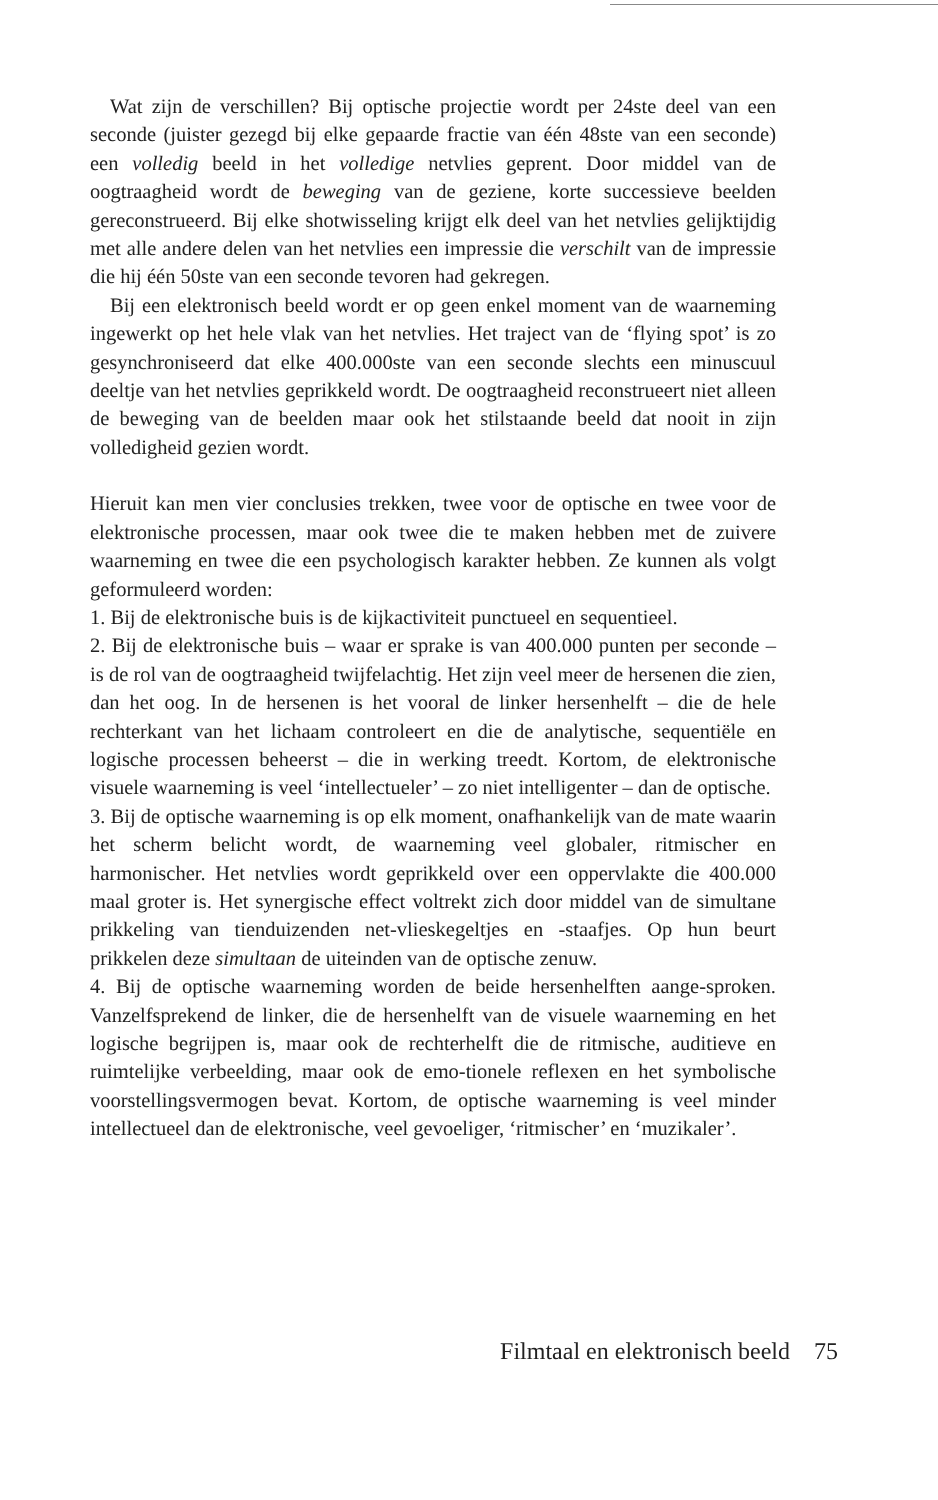Wat zijn de verschillen? Bij optische projectie wordt per 24ste deel van een seconde (juister gezegd bij elke gepaarde fractie van één 48ste van een seconde) een volledig beeld in het volledige netvlies geprent. Door middel van de oogtraagheid wordt de beweging van de geziene, korte successieve beelden gereconstrueerd. Bij elke shotwisseling krijgt elk deel van het netvlies gelijktijdig met alle andere delen van het netvlies een impressie die verschilt van de impressie die hij één 50ste van een seconde tevoren had gekregen.
Bij een elektronisch beeld wordt er op geen enkel moment van de waarneming ingewerkt op het hele vlak van het netvlies. Het traject van de ‘flying spot’ is zo gesynchroniseerd dat elke 400.000ste van een seconde slechts een minuscuul deeltje van het netvlies geprikkeld wordt. De oogtraagheid reconstrueert niet alleen de beweging van de beelden maar ook het stilstaande beeld dat nooit in zijn volledigheid gezien wordt.
Hieruit kan men vier conclusies trekken, twee voor de optische en twee voor de elektronische processen, maar ook twee die te maken hebben met de zuivere waarneming en twee die een psychologisch karakter hebben. Ze kunnen als volgt geformuleerd worden:
1. Bij de elektronische buis is de kijkactiviteit punctueel en sequentieel.
2. Bij de elektronische buis – waar er sprake is van 400.000 punten per seconde – is de rol van de oogtraagheid twijfelachtig. Het zijn veel meer de hersenen die zien, dan het oog. In de hersenen is het vooral de linker hersenhelft – die de hele rechterkant van het lichaam controleert en die de analytische, sequentiële en logische processen beheerst – die in werking treedt. Kortom, de elektronische visuele waarneming is veel ‘intellectueler’ – zo niet intelligenter – dan de optische.
3. Bij de optische waarneming is op elk moment, onafhankelijk van de mate waarin het scherm belicht wordt, de waarneming veel globaler, ritmischer en harmonischer. Het netvlies wordt geprikkeld over een oppervlakte die 400.000 maal groter is. Het synergische effect voltrekt zich door middel van de simultane prikkeling van tienduizenden net-vlieskegeltjes en -staafjes. Op hun beurt prikkelen deze simultaan de uiteinden van de optische zenuw.
4. Bij de optische waarneming worden de beide hersenhelften aange-sproken. Vanzelfsprekend de linker, die de hersenhelft van de visuele waarneming en het logische begrijpen is, maar ook de rechterhelft die de ritmische, auditieve en ruimtelijke verbeelding, maar ook de emo-tionele reflexen en het symbolische voorstellingsvermogen bevat. Kortom, de optische waarneming is veel minder intellectueel dan de elektronische, veel gevoeliger, ‘ritmischer’ en ‘muzikaler’.
Filmtaal en elektronisch beeld 75